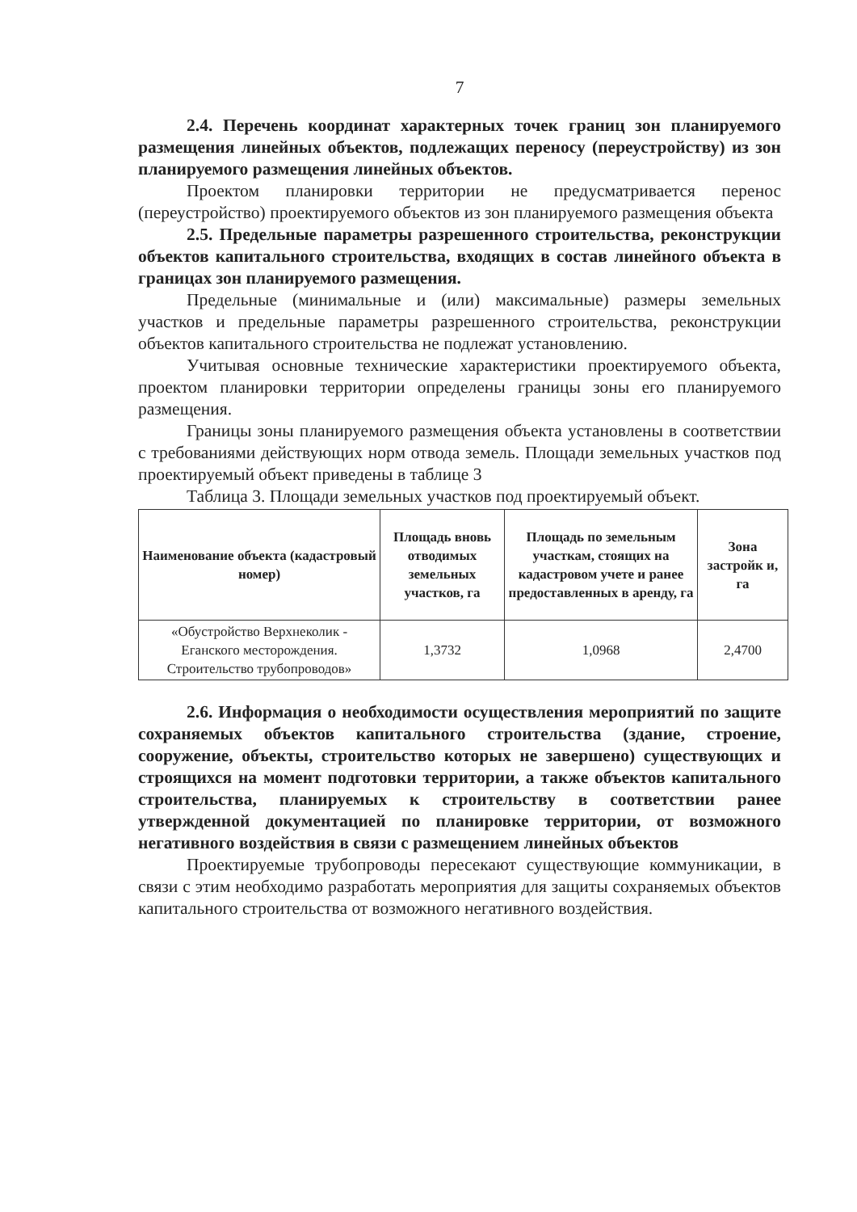7
2.4. Перечень координат характерных точек границ зон планируемого размещения линейных объектов, подлежащих переносу (переустройству) из зон планируемого размещения линейных объектов.
Проектом планировки территории не предусматривается перенос (переустройство) проектируемого объектов из зон планируемого размещения объекта
2.5. Предельные параметры разрешенного строительства, реконструкции объектов капитального строительства, входящих в состав линейного объекта в границах зон планируемого размещения.
Предельные (минимальные и (или) максимальные) размеры земельных участков и предельные параметры разрешенного строительства, реконструкции объектов капитального строительства не подлежат установлению.
Учитывая основные технические характеристики проектируемого объекта, проектом планировки территории определены границы зоны его планируемого размещения.
Границы зоны планируемого размещения объекта установлены в соответствии с требованиями действующих норм отвода земель. Площади земельных участков под проектируемый объект приведены в таблице 3
Таблица 3. Площади земельных участков под проектируемый объект.
| Наименование объекта (кадастровый номер) | Площадь вновь отводимых земельных участков, га | Площадь по земельным участкам, стоящих на кадастровом учете и ранее предоставленных в аренду, га | Зона застройк и, га |
| --- | --- | --- | --- |
| «Обустройство Верхнеколик - Еганского месторождения. Строительство трубопроводов» | 1,3732 | 1,0968 | 2,4700 |
2.6. Информация о необходимости осуществления мероприятий по защите сохраняемых объектов капитального строительства (здание, строение, сооружение, объекты, строительство которых не завершено) существующих и строящихся на момент подготовки территории, а также объектов капитального строительства, планируемых к строительству в соответствии ранее утвержденной документацией по планировке территории, от возможного негативного воздействия в связи с размещением линейных объектов
Проектируемые трубопроводы пересекают существующие коммуникации, в связи с этим необходимо разработать мероприятия для защиты сохраняемых объектов капитального строительства от возможного негативного воздействия.